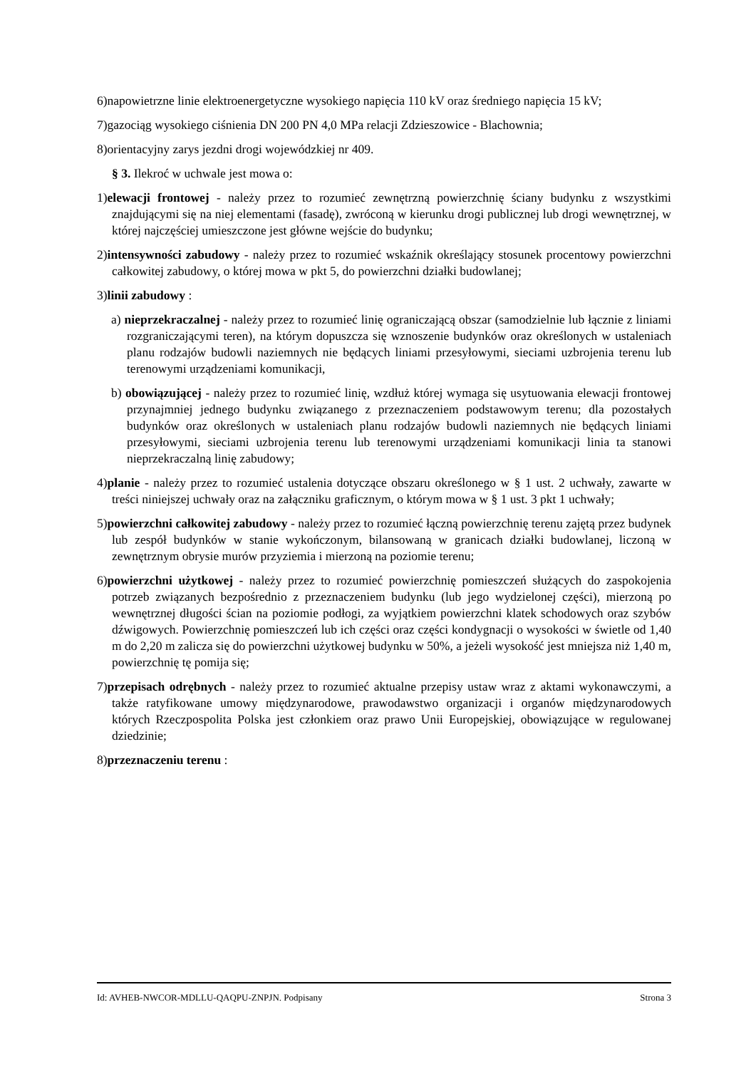6)napowietrzne linie elektroenergetyczne wysokiego napięcia 110 kV oraz średniego napięcia 15 kV;
7)gazociąg wysokiego ciśnienia DN 200 PN 4,0 MPa relacji Zdzieszowice - Blachownia;
8)orientacyjny zarys jezdni drogi wojewódzkiej nr 409.
§ 3. Ilekroć w uchwale jest mowa o:
1)elewacji frontowej - należy przez to rozumieć zewnętrzną powierzchnię ściany budynku z wszystkimi znajdującymi się na niej elementami (fasadę), zwróconą w kierunku drogi publicznej lub drogi wewnętrznej, w której najczęściej umieszczone jest główne wejście do budynku;
2)intensywności zabudowy - należy przez to rozumieć wskaźnik określający stosunek procentowy powierzchni całkowitej zabudowy, o której mowa w pkt 5, do powierzchni działki budowlanej;
3)linii zabudowy :
a) nieprzekraczalnej - należy przez to rozumieć linię ograniczającą obszar (samodzielnie lub łącznie z liniami rozgraniczającymi teren), na którym dopuszcza się wznoszenie budynków oraz określonych w ustaleniach planu rodzajów budowli naziemnych nie będących liniami przesyłowymi, sieciami uzbrojenia terenu lub terenowymi urządzeniami komunikacji,
b) obowiązującej - należy przez to rozumieć linię, wzdłuż której wymaga się usytuowania elewacji frontowej przynajmniej jednego budynku związanego z przeznaczeniem podstawowym terenu; dla pozostałych budynków oraz określonych w ustaleniach planu rodzajów budowli naziemnych nie będących liniami przesyłowymi, sieciami uzbrojenia terenu lub terenowymi urządzeniami komunikacji linia ta stanowi nieprzekraczalną linię zabudowy;
4)planie - należy przez to rozumieć ustalenia dotyczące obszaru określonego w § 1 ust. 2 uchwały, zawarte w treści niniejszej uchwały oraz na załączniku graficznym, o którym mowa w § 1 ust. 3 pkt 1 uchwały;
5)powierzchni całkowitej zabudowy - należy przez to rozumieć łączną powierzchnię terenu zajętą przez budynek lub zespół budynków w stanie wykończonym, bilansowaną w granicach działki budowlanej, liczoną w zewnętrznym obrysie murów przyziemia i mierzoną na poziomie terenu;
6)powierzchni użytkowej - należy przez to rozumieć powierzchnię pomieszczeń służących do zaspokojenia potrzeb związanych bezpośrednio z przeznaczeniem budynku (lub jego wydzielonej części), mierzoną po wewnętrznej długości ścian na poziomie podłogi, za wyjątkiem powierzchni klatek schodowych oraz szybów dźwigowych. Powierzchnię pomieszczeń lub ich części oraz części kondygnacji o wysokości w świetle od 1,40 m do 2,20 m zalicza się do powierzchni użytkowej budynku w 50%, a jeżeli wysokość jest mniejsza niż 1,40 m, powierzchnię tę pomija się;
7)przepisach odrębnych - należy przez to rozumieć aktualne przepisy ustaw wraz z aktami wykonawczymi, a także ratyfikowane umowy międzynarodowe, prawodawstwo organizacji i organów międzynarodowych których Rzeczpospolita Polska jest członkiem oraz prawo Unii Europejskiej, obowiązujące w regulowanej dziedzinie;
8)przeznaczeniu terenu :
Id: AVHEB-NWCOR-MDLLU-QAQPU-ZNPJN. Podpisany Strona 3